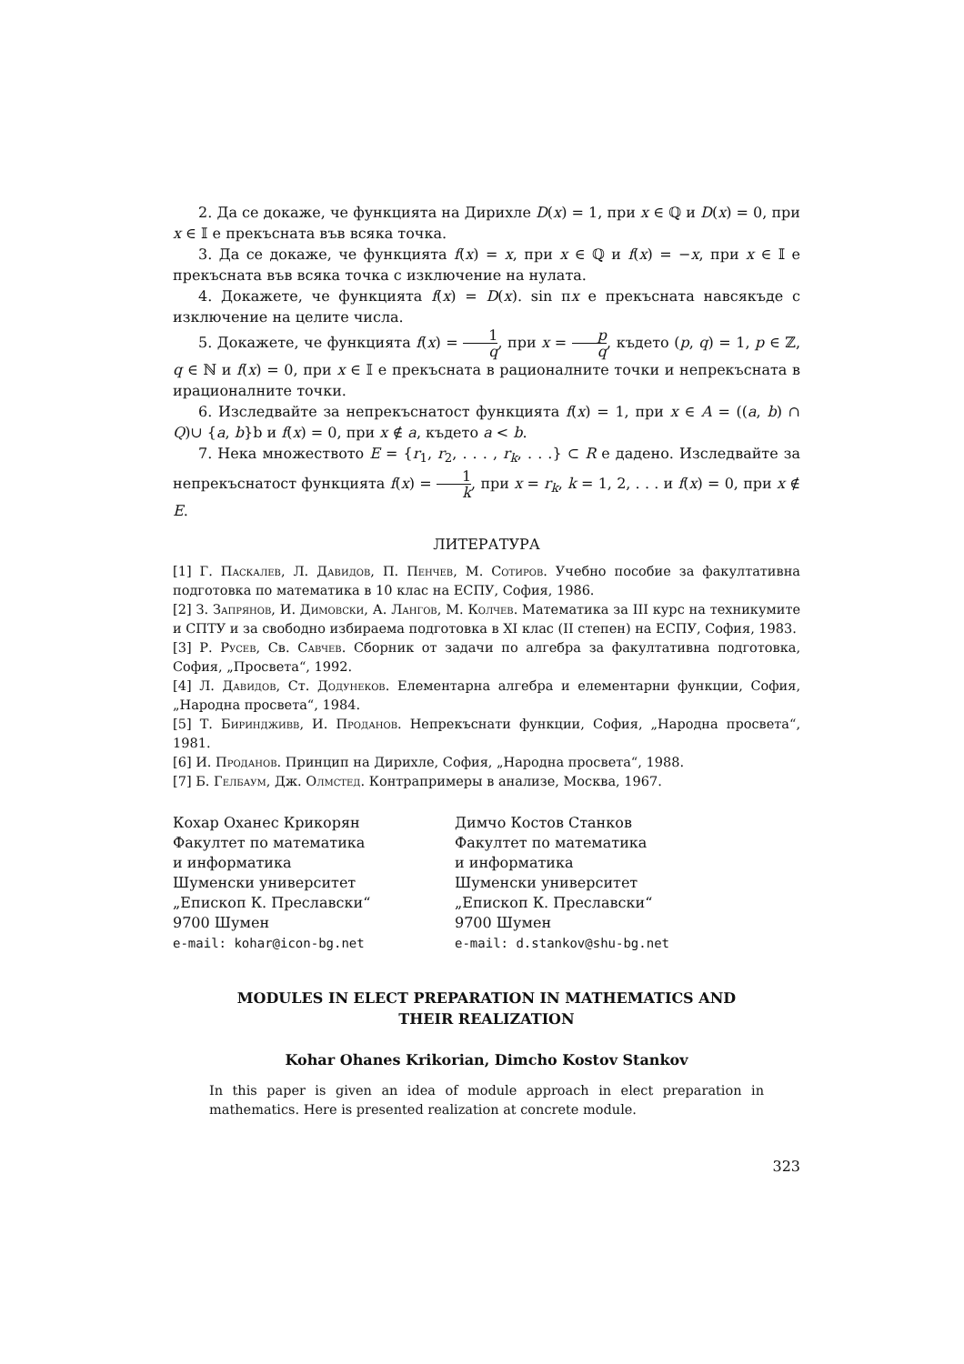2. Да се докаже, че функцията на Дирихле D(x) = 1, при x ∈ ℚ и D(x) = 0, при x ∈ 𝕀 е прекъсната във всяка точка.
3. Да се докаже, че функцията f(x) = x, при x ∈ ℚ и f(x) = −x, при x ∈ 𝕀 е прекъсната във всяка точка с изключение на нулата.
4. Докажете, че функцията f(x) = D(x). sin πx е прекъсната навсякъде с изключение на целите числа.
5. Докажете, че функцията f(x) = 1 q, при x = p q, където (p, q) = 1, p ∈ ℤ, q ∈ ℕ и f(x) = 0, при x ∈ 𝕀 е прекъсната в рационалните точки и непрекъсната в ирационалните точки.
6. Изследвайте за непрекъснатост функцията f(x) = 1, при x ∈ A = ((a, b) ∩ Q)∪ {a, b}b и f(x) = 0, при x ∉ a, където a < b.
7. Нека множеството E = {r<sub>1</sub>, r<sub>2</sub>, . . . , r<sub>k</sub>, . . .} ⊂ R е дадено. Изследвайте за непрекъснатост функцията f(x) = 1 k, при x = r<sub>k</sub>, k = 1, 2, . . . и f(x) = 0, при x ∉ E.
ЛИТЕРАТУРА
[1] Г. Паскалев, Л. Давидов, П. Пенчев, М. Сотиров. Учебно пособие за факултативна подготовка по математика в 10 клас на ЕСПУ, София, 1986.
[2] З. Запрянов, И. Димовски, А. Лангов, М. Колчев. Математика за III курс на техникумите и СПТУ и за свободно избираема подготовка в XI клас (II степен) на ЕСПУ, София, 1983.
[3] Р. Русев, Св. Савчев. Сборник от задачи по алгебра за факултативна подготовка, София, „Просвета“, 1992.
[4] Л. Давидов, Ст. Додунеков. Елементарна алгебра и елементарни функции, София, „Народна просвета“, 1984.
[5] Т. Бириндживв, И. Проданов. Непрекъснати функции, София, „Народна просвета“, 1981.
[6] И. Проданов. Принцип на Дирихле, София, „Народна просвета“, 1988.
[7] Б. Гелбаум, Дж. Олмстед. Контрапримеры в анализе, Москва, 1967.
Кохар Оханес Крикорян
Факултет по математика
и информатика
Шуменски университет
„Епископ К. Преславски“
9700 Шумен
e-mail: kohar@icon-bg.net
Димчо Костов Станков
Факултет по математика
и информатика
Шуменски университет
„Епископ К. Преславски“
9700 Шумен
e-mail: d.stankov@shu-bg.net
MODULES IN ELECT PREPARATION IN MATHEMATICS AND
THEIR REALIZATION
Kohar Ohanes Krikorian, Dimcho Kostov Stankov
In this paper is given an idea of module approach in elect preparation in mathematics. Here is presented realization at concrete module.
323